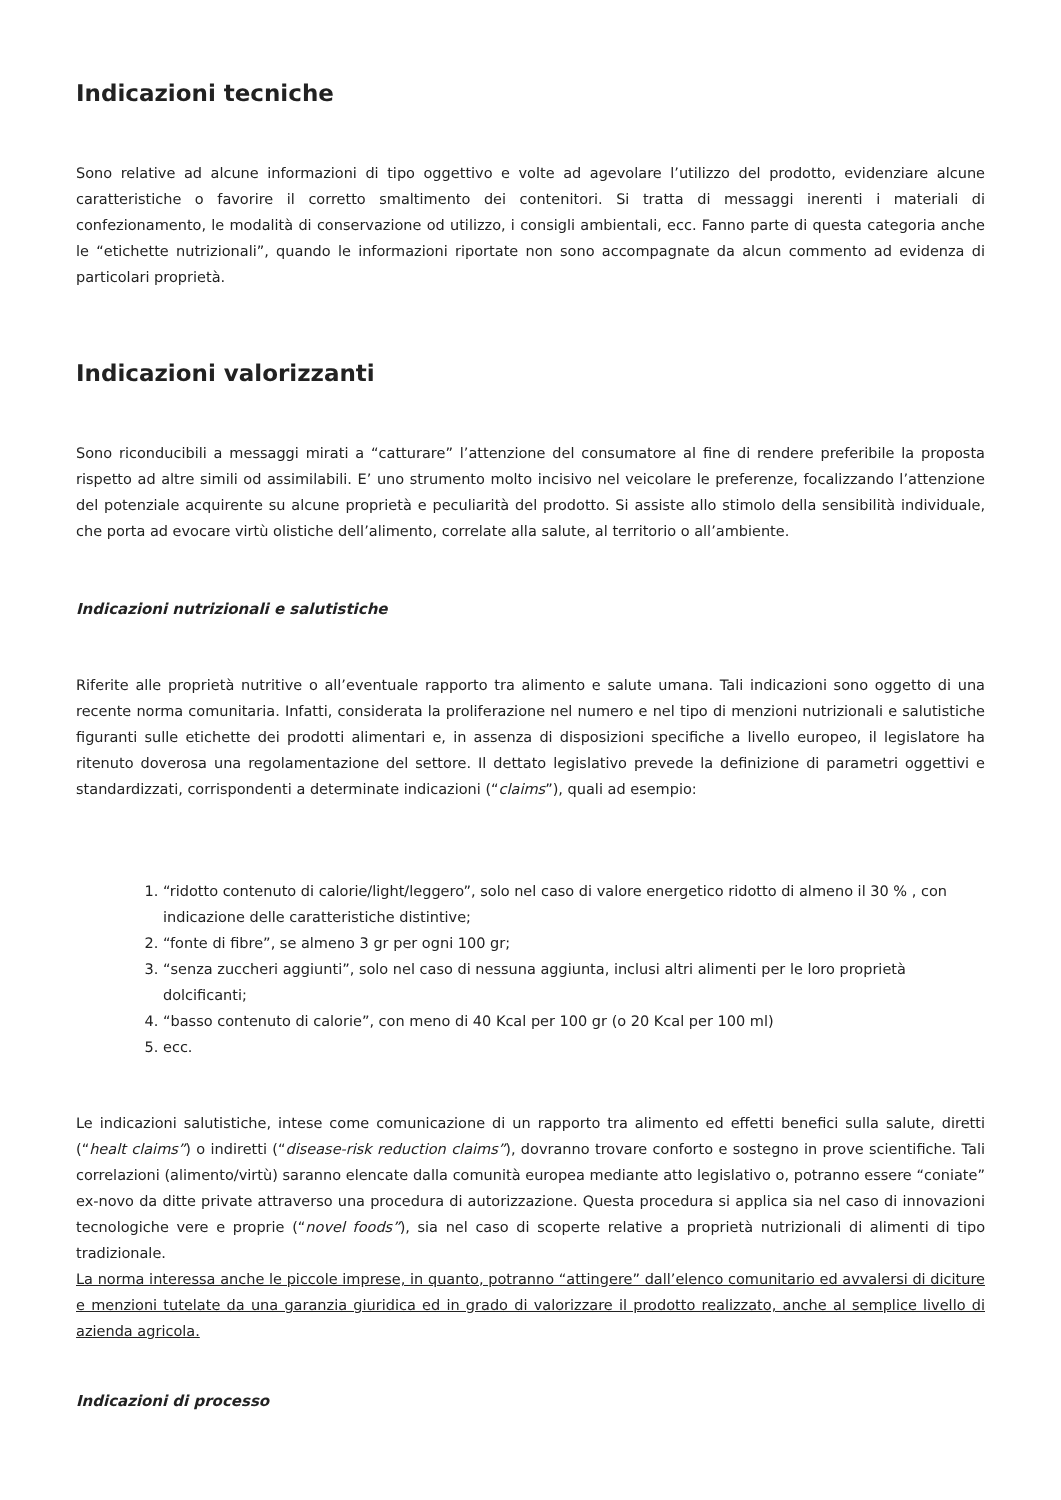Indicazioni tecniche
Sono relative ad alcune informazioni di tipo oggettivo e volte ad agevolare l’utilizzo del prodotto, evidenziare alcune caratteristiche o favorire il corretto smaltimento dei contenitori. Si tratta di messaggi inerenti i materiali di confezionamento, le modalità di conservazione od utilizzo, i consigli ambientali, ecc. Fanno parte di questa categoria anche le “etichette nutrizionali”, quando le informazioni riportate non sono accompagnate da alcun commento ad evidenza di particolari proprietà.
Indicazioni valorizzanti
Sono riconducibili a messaggi mirati a “catturare” l’attenzione del consumatore al fine di rendere preferibile la proposta rispetto ad altre simili od assimilabili. E’ uno strumento molto incisivo nel veicolare le preferenze, focalizzando l’attenzione del potenziale acquirente su alcune proprietà e peculiarità del prodotto. Si assiste allo stimolo della sensibilità individuale, che porta ad evocare virtù olistiche dell’alimento, correlate alla salute, al territorio o all’ambiente.
Indicazioni nutrizionali e salutistiche
Riferite alle proprietà nutritive o all’eventuale rapporto tra alimento e salute umana. Tali indicazioni sono oggetto di una recente norma comunitaria. Infatti, considerata la proliferazione nel numero e nel tipo di menzioni nutrizionali e salutistiche figuranti sulle etichette dei prodotti alimentari e, in assenza di disposizioni specifiche a livello europeo, il legislatore ha ritenuto doverosa una regolamentazione del settore. Il dettato legislativo prevede la definizione di parametri oggettivi e standardizzati, corrispondenti a determinate indicazioni (“claims”), quali ad esempio:
1. “ridotto contenuto di calorie/light/leggero”, solo nel caso di valore energetico ridotto di almeno il 30 % , con indicazione delle caratteristiche distintive;
2. “fonte di fibre”, se almeno 3 gr per ogni 100 gr;
3. “senza zuccheri aggiunti”, solo nel caso di nessuna aggiunta, inclusi altri alimenti per le loro proprietà dolcificanti;
4. “basso contenuto di calorie”, con meno di 40 Kcal per 100 gr (o 20 Kcal per 100 ml)
5. ecc.
Le indicazioni salutistiche, intese come comunicazione di un rapporto tra alimento ed effetti benefici sulla salute, diretti (“healt claims”) o indiretti (“disease-risk reduction claims”), dovranno trovare conforto e sostegno in prove scientifiche. Tali correlazioni (alimento/virtù) saranno elencate dalla comunità europea mediante atto legislativo o, potranno essere “coniate” ex-novo da ditte private attraverso una procedura di autorizzazione. Questa procedura si applica sia nel caso di innovazioni tecnologiche vere e proprie (“novel foods”), sia nel caso di scoperte relative a proprietà nutrizionali di alimenti di tipo tradizionale.
La norma interessa anche le piccole imprese, in quanto, potranno “attingere” dall’elenco comunitario ed avvalersi di diciture e menzioni tutelate da una garanzia giuridica ed in grado di valorizzare il prodotto realizzato, anche al semplice livello di azienda agricola.
Indicazioni di processo